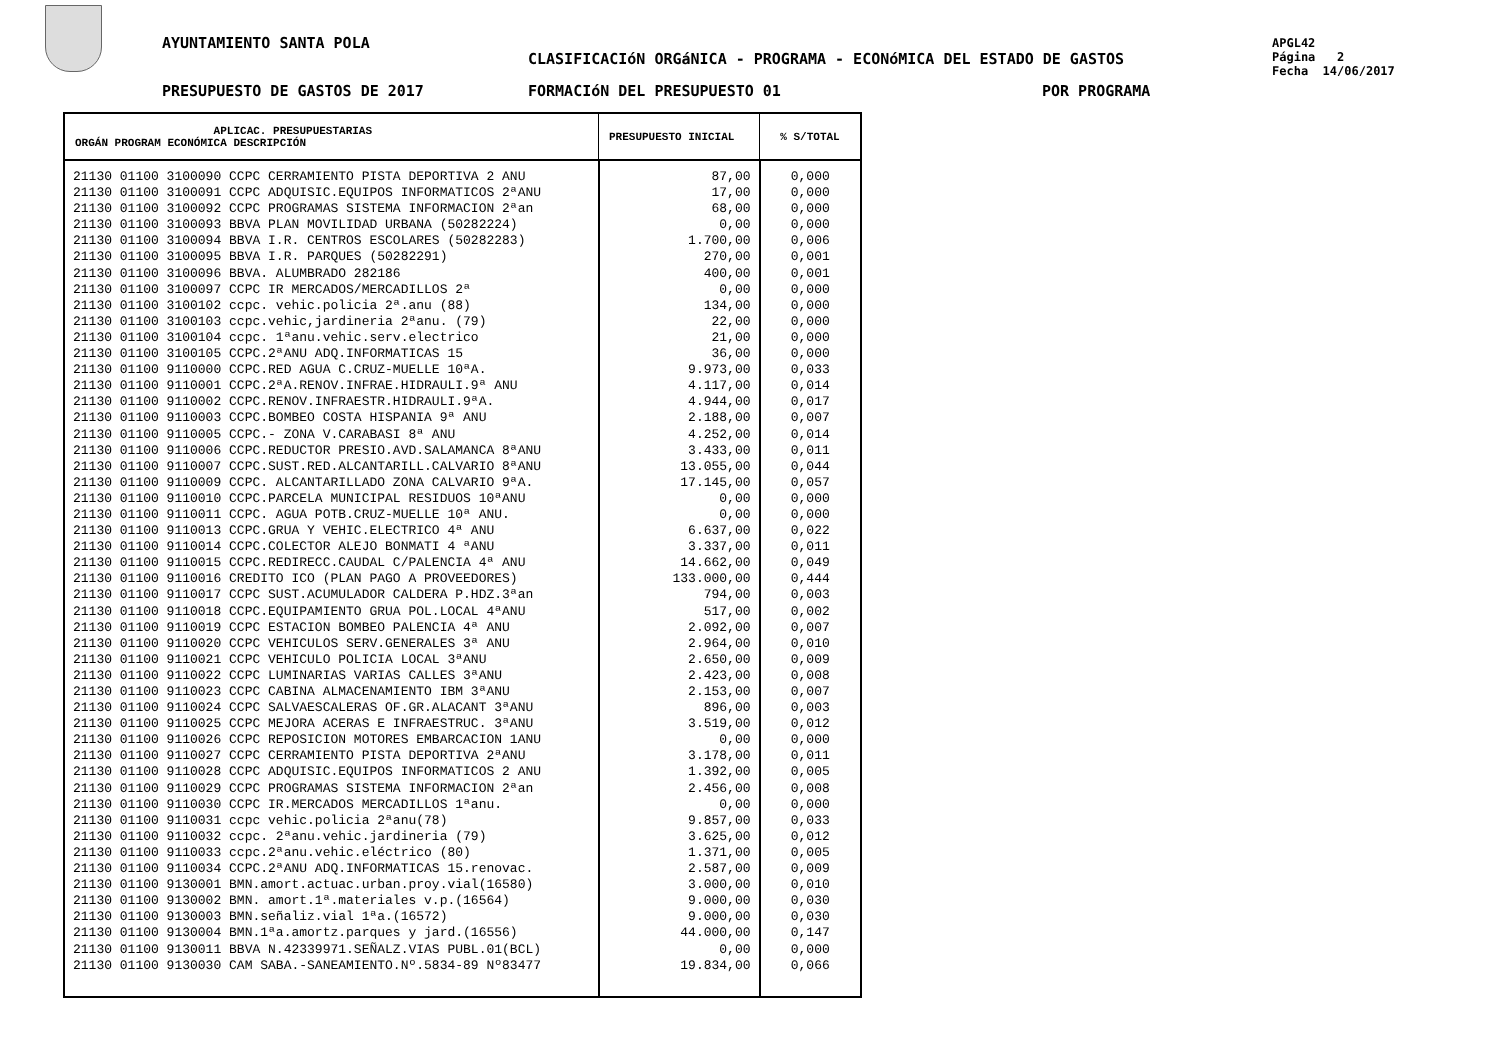AYUNTAMIENTO SANTA POLA
CLASIFICACIóN ORGáNICA - PROGRAMA - ECONóMICA DEL ESTADO DE GASTOS
PRESUPUESTO DE GASTOS DE 2017 FORMACIóN DEL PRESUPUESTO 01 POR PROGRAMA
APGL42
Página 2
Fecha 14/06/2017
| APLICAC. PRESUPUESTARIAS ORGÁN PROGRAM ECONÓMICA DESCRIPCIÓN | PRESUPUESTO INICIAL | % S/TOTAL |
| --- | --- | --- |
| 21130 01100 3100090 CCPC CERRAMIENTO PISTA DEPORTIVA 2 ANU 21130 01100 3100091 CCPC ADQUISIC.EQUIPOS INFORMATICOS 2ªANU 21130 01100 3100092 CCPC PROGRAMAS SISTEMA INFORMACION 2ªan 21130 01100 3100093 BBVA PLAN MOVILIDAD URBANA (50282224) 21130 01100 3100094 BBVA I.R. CENTROS ESCOLARES (50282283) 21130 01100 3100095 BBVA I.R. PARQUES (50282291) 21130 01100 3100096 BBVA. ALUMBRADO 282186 21130 01100 3100097 CCPC IR MERCADOS/MERCADILLOS 2ª 21130 01100 3100102 ccpc. vehic.policia 2ª.anu (88) 21130 01100 3100103 ccpc.vehic,jardineria 2ªanu. (79) 21130 01100 3100104 ccpc. 1ªanu.vehic.serv.electrico 21130 01100 3100105 CCPC.2ªANU ADQ.INFORMATICAS 15 21130 01100 9110000 CCPC.RED AGUA C.CRUZ-MUELLE 10ªA. 21130 01100 9110001 CCPC.2ªA.RENOV.INFRAE.HIDRAULI.9ª ANU 21130 01100 9110002 CCPC.RENOV.INFRAESTR.HIDRAULI.9ªA. 21130 01100 9110003 CCPC.BOMBEO COSTA HISPANIA 9ª ANU 21130 01100 9110005 CCPC.- ZONA V.CARABASI 8ª ANU 21130 01100 9110006 CCPC.REDUCTOR PRESIO.AVD.SALAMANCA 8ªANU 21130 01100 9110007 CCPC.SUST.RED.ALCANTARILL.CALVARIO 8ªANU 21130 01100 9110009 CCPC. ALCANTARILLADO ZONA CALVARIO 9ªA. 21130 01100 9110010 CCPC.PARCELA MUNICIPAL RESIDUOS 10ªANU 21130 01100 9110011 CCPC. AGUA POTB.CRUZ-MUELLE 10ª ANU. 21130 01100 9110013 CCPC.GRUA Y VEHIC.ELECTRICO 4ª ANU 21130 01100 9110014 CCPC.COLECTOR ALEJO BONMATI 4 ªANU 21130 01100 9110015 CCPC.REDIRECC.CAUDAL C/PALENCIA 4ª ANU 21130 01100 9110016 CREDITO ICO (PLAN PAGO A PROVEEDORES) 21130 01100 9110017 CCPC SUST.ACUMULADOR CALDERA P.HDZ.3ªan 21130 01100 9110018 CCPC.EQUIPAMIENTO GRUA POL.LOCAL 4ªANU 21130 01100 9110019 CCPC ESTACION BOMBEO PALENCIA 4ª ANU 21130 01100 9110020 CCPC VEHICULOS SERV.GENERALES 3ª ANU 21130 01100 9110021 CCPC VEHICULO POLICIA LOCAL 3ªANU 21130 01100 9110022 CCPC LUMINARIAS VARIAS CALLES 3ªANU 21130 01100 9110023 CCPC CABINA ALMACENAMIENTO IBM 3ªANU 21130 01100 9110024 CCPC SALVAESCALERAS OF.GR.ALACANT 3ªANU 21130 01100 9110025 CCPC MEJORA ACERAS E INFRAESTRUC. 3ªANU 21130 01100 9110026 CCPC REPOSICION MOTORES EMBARCACION 1ANU 21130 01100 9110027 CCPC CERRAMIENTO PISTA DEPORTIVA 2ªANU 21130 01100 9110028 CCPC ADQUISIC.EQUIPOS INFORMATICOS 2 ANU 21130 01100 9110029 CCPC PROGRAMAS SISTEMA INFORMACION 2ªan 21130 01100 9110030 CCPC IR.MERCADOS MERCADILLOS 1ªanu. 21130 01100 9110031 ccpc vehic.policia 2ªanu(78) 21130 01100 9110032 ccpc. 2ªanu.vehic.jardineria (79) 21130 01100 9110033 ccpc.2ªanu.vehic.eléctrico (80) 21130 01100 9110034 CCPC.2ªANU ADQ.INFORMATICAS 15.renovac. 21130 01100 9130001 BMN.amort.actuac.urban.proy.vial(16580) 21130 01100 9130002 BMN. amort.1ª.materiales v.p.(16564) 21130 01100 9130003 BMN.señaliz.vial 1ªa.(16572) 21130 01100 9130004 BMN.1ªa.amortz.parques y jard.(16556) 21130 01100 9130011 BBVA N.42339971.SEÑALZ.VIAS PUBL.01(BCL) 21130 01100 9130030 CAM SABA.-SANEAMIENTO.Nº.5834-89 Nº83477 | 87,00 17,00 68,00 0,00 1.700,00 270,00 400,00 0,00 134,00 22,00 21,00 36,00 9.973,00 4.117,00 4.944,00 2.188,00 4.252,00 3.433,00 13.055,00 17.145,00 0,00 0,00 6.637,00 3.337,00 14.662,00 133.000,00 794,00 517,00 2.092,00 2.964,00 2.650,00 2.423,00 2.153,00 896,00 3.519,00 0,00 3.178,00 1.392,00 2.456,00 0,00 9.857,00 3.625,00 1.371,00 2.587,00 3.000,00 9.000,00 9.000,00 44.000,00 0,00 19.834,00 | 0,000 0,000 0,000 0,000 0,006 0,001 0,001 0,000 0,000 0,000 0,000 0,000 0,033 0,014 0,017 0,007 0,014 0,011 0,044 0,057 0,000 0,000 0,022 0,011 0,049 0,444 0,003 0,002 0,007 0,010 0,009 0,008 0,007 0,003 0,012 0,000 0,011 0,005 0,008 0,000 0,033 0,012 0,005 0,009 0,010 0,030 0,030 0,147 0,000 0,066 |